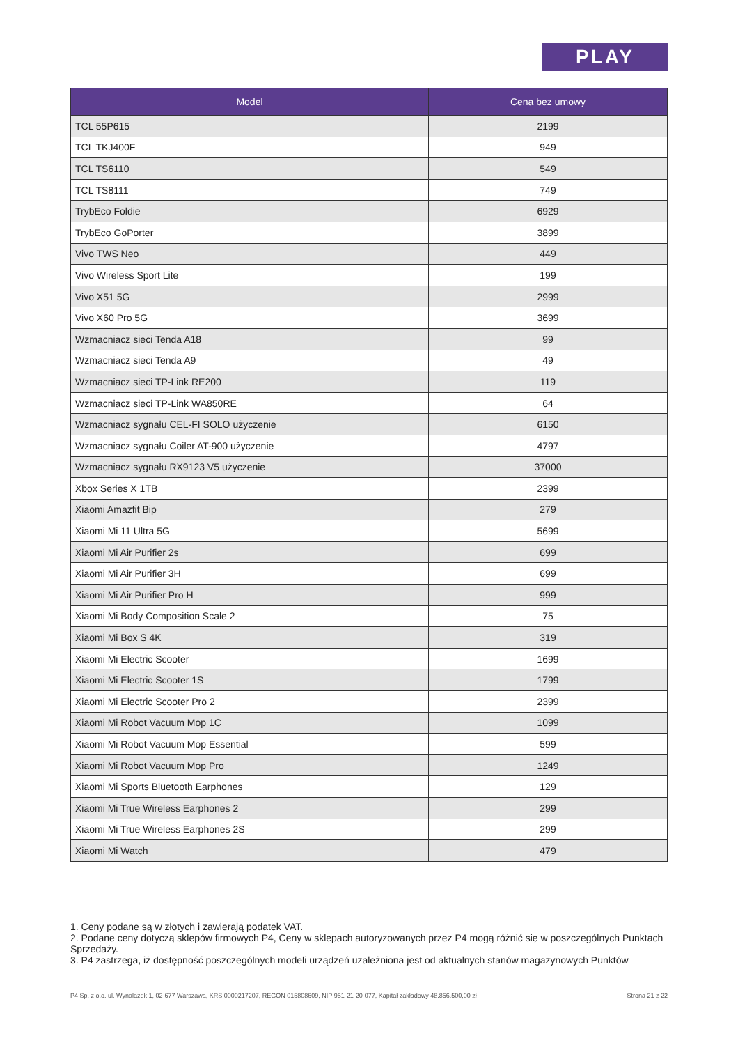PLAY
| Model | Cena bez umowy |
| --- | --- |
| TCL 55P615 | 2199 |
| TCL TKJ400F | 949 |
| TCL TS6110 | 549 |
| TCL TS8111 | 749 |
| TrybEco Foldie | 6929 |
| TrybEco GoPorter | 3899 |
| Vivo TWS Neo | 449 |
| Vivo Wireless Sport Lite | 199 |
| Vivo X51 5G | 2999 |
| Vivo X60 Pro 5G | 3699 |
| Wzmacniacz sieci Tenda A18 | 99 |
| Wzmacniacz sieci Tenda A9 | 49 |
| Wzmacniacz sieci TP-Link RE200 | 119 |
| Wzmacniacz sieci TP-Link WA850RE | 64 |
| Wzmacniacz sygnału CEL-FI SOLO użyczenie | 6150 |
| Wzmacniacz sygnału Coiler AT-900 użyczenie | 4797 |
| Wzmacniacz sygnału RX9123 V5 użyczenie | 37000 |
| Xbox Series X 1TB | 2399 |
| Xiaomi Amazfit Bip | 279 |
| Xiaomi Mi 11 Ultra 5G | 5699 |
| Xiaomi Mi Air Purifier 2s | 699 |
| Xiaomi Mi Air Purifier 3H | 699 |
| Xiaomi Mi Air Purifier Pro H | 999 |
| Xiaomi Mi Body Composition Scale 2 | 75 |
| Xiaomi Mi Box S 4K | 319 |
| Xiaomi Mi Electric Scooter | 1699 |
| Xiaomi Mi Electric Scooter 1S | 1799 |
| Xiaomi Mi Electric Scooter Pro 2 | 2399 |
| Xiaomi Mi Robot Vacuum Mop 1C | 1099 |
| Xiaomi Mi Robot Vacuum Mop Essential | 599 |
| Xiaomi Mi Robot Vacuum Mop Pro | 1249 |
| Xiaomi Mi Sports Bluetooth Earphones | 129 |
| Xiaomi Mi True Wireless Earphones 2 | 299 |
| Xiaomi Mi True Wireless Earphones 2S | 299 |
| Xiaomi Mi Watch | 479 |
1. Ceny podane są w złotych i zawierają podatek VAT.
2. Podane ceny dotyczą sklepów firmowych P4, Ceny w sklepach autoryzowanych przez P4 mogą różnić się w poszczególnych Punktach Sprzedaży.
3. P4 zastrzega, iż dostępność poszczególnych modeli urządzeń uzależniona jest od aktualnych stanów magazynowych Punktów
P4 Sp. z o.o. ul. Wynalazek 1, 02-677 Warszawa, KRS 0000217207, REGON 015808609, NIP 951-21-20-077, Kapitał zakładowy 48.856.500,00 zł Strona 21 z 22